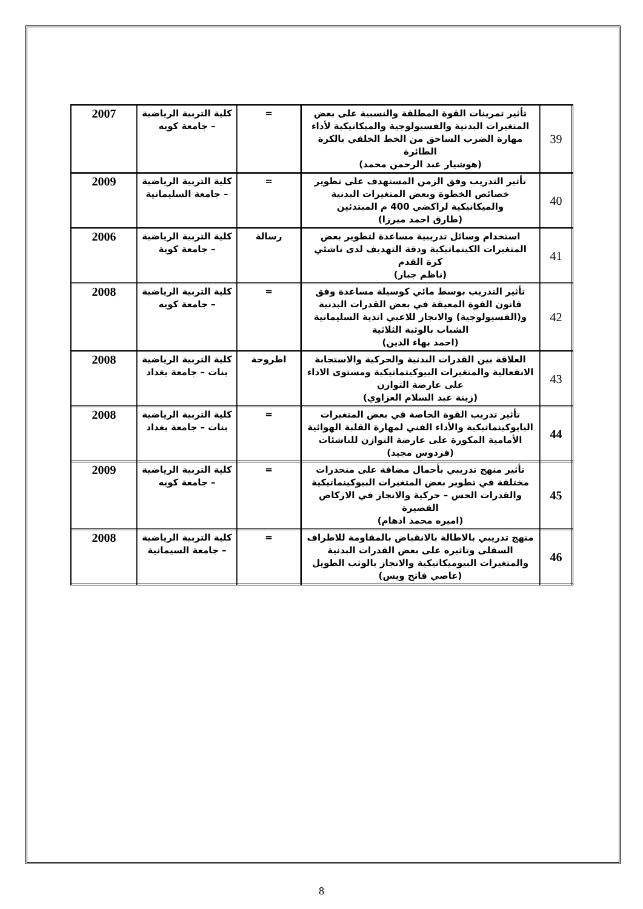| 39 | تأثير تمرينات القوة المطلقة والنسبية على بعض المتغيرات البدنية والفسيولوجية والميكانيكية لأداء مهارة الضرب الساحق من الخط الخلفي بالكرة الطائرة (هوشيار عبد الرحمن محمد) | = | كلية التربية الرياضية – جامعة كويه | 2007 |
| 40 | تأثير التدريب وفق الزمن المستهدف على تطوير خصائص الخطوة وبعض المتغيرات البدنية والميكانيكية لراكضي 400 م المبتدئين (طارق احمد ميرزا) | = | كلية التربية الرياضية – جامعة السليمانية | 2009 |
| 41 | استخدام وسائل تدريبية مساعدة لتطوير بعض المتغيرات الكينماتيكية ودقة التهديف لدى ناشئي كرة القدم (ناظم جبار) | رسالة | كلية التربية الرياضية – جامعة كوية | 2006 |
| 42 | تأثير التدريب بوسط مائي كوسيلة مساعدة وفق قانون القوة المعيقة في بعض القدرات البدنية و(الفسيولوجية) والانجاز للاعبي اندية السليمانية الشباب بالوثبة الثلاثية (احمد بهاء الدين) | = | كلية التربية الرياضية – جامعة كويه | 2008 |
| 43 | العلاقة بين القدرات البدنية والحركية والاستجابة الانفعالية والمتغيرات البيوكيتماتيكية ومستوى الاداء على عارضة التوازن (زينة عبد السلام العزاوي) | اطروحة | كلية التربية الرياضية بنات – جامعة بغداد | 2008 |
| 44 | تأثير تدريب القوة الخاصة في بعض المتغيرات البايوكينماتيكية والأداء الفني لمهارة القلبة الهوائية الأمامية المكورة على عارضة التوازن للناشئات (فردوس مجيد) | = | كلية التربية الرياضية بنات – جامعة بغداد | 2008 |
| 45 | تأثير منهج تدريبي بأحمال مضافة على منحدرات مختلفة في تطوير بعض المتغيرات البيوكينماتيكية والقدرات الحس – حركية والانجاز في الاركاض القصيرة (اميره محمد ادهام) | = | كلية التربية الرياضية – جامعة كويه | 2009 |
| 46 | منهج تدريبي بالاطالة بالانقباض بالمقاومة للاطراف السفلى وتاثيره على بعض القدرات البدنية والمتغيرات البيوميكانيكية والانجاز بالوثب الطويل (عاصي فاتح ويس) | = | كلية التربية الرياضية – جامعة السيمانية | 2008 |
8